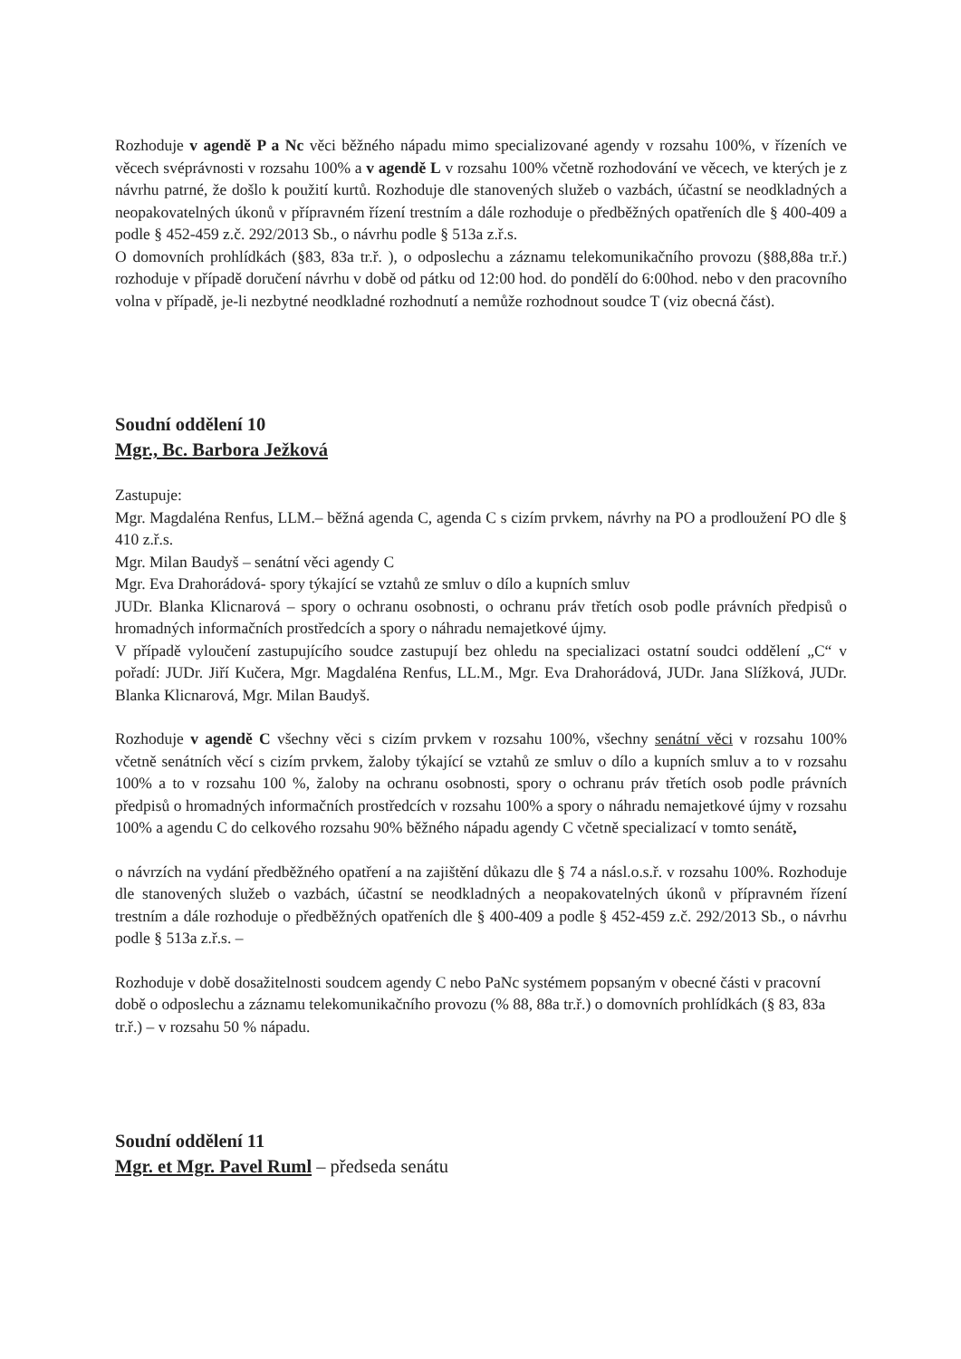Rozhoduje v agendě P a Nc věci běžného nápadu mimo specializované agendy v rozsahu 100%, v řízeních ve věcech svéprávnosti v rozsahu 100% a v agendě L v rozsahu 100% včetně rozhodování ve věcech, ve kterých je z návrhu patrné, že došlo k použití kurtů. Rozhoduje dle stanovených služeb o vazbách, účastní se neodkladných a neopakovatelných úkonů v přípravném řízení trestním a dále rozhoduje o předběžných opatřeních dle § 400-409 a podle § 452-459 z.č. 292/2013 Sb., o návrhu podle § 513a z.ř.s.
O domovních prohlídkách (§83, 83a tr.ř. ), o odposlechu a záznamu telekomunikačního provozu (§88,88a tr.ř.) rozhoduje v případě doručení návrhu v době od pátku od 12:00 hod. do pondělí do 6:00hod. nebo v den pracovního volna v případě, je-li nezbytné neodkladné rozhodnutí a nemůže rozhodnout soudce T (viz obecná část).
Soudní oddělení 10
Mgr., Bc. Barbora Ježková
Zastupuje:
Mgr. Magdaléna Renfus, LLM.– běžná agenda C, agenda C s cizím prvkem, návrhy na PO a prodloužení PO dle § 410 z.ř.s.
Mgr. Milan Baudyš – senátní věci agendy C
Mgr. Eva Drahorádová- spory týkající se vztahů ze smluv o dílo a kupních smluv
JUDr. Blanka Klicnarová – spory o ochranu osobnosti, o ochranu práv třetích osob podle právních předpisů o hromadných informačních prostředcích a spory o náhradu nemajetkové újmy.
V případě vyloučení zastupujícího soudce zastupují bez ohledu na specializaci ostatní soudci oddělení „C“ v pořadí: JUDr. Jiří Kučera, Mgr. Magdaléna Renfus, LL.M., Mgr. Eva Drahorádová, JUDr. Jana Slížková, JUDr. Blanka Klicnarová, Mgr. Milan Baudyš.
Rozhoduje v agendě C všechny věci s cizím prvkem v rozsahu 100%, všechny senátní věci v rozsahu 100% včetně senátních věcí s cizím prvkem, žaloby týkající se vztahů ze smluv o dílo a kupních smluv a to v rozsahu 100% a to v rozsahu 100 %, žaloby na ochranu osobnosti, spory o ochranu práv třetích osob podle právních předpisů o hromadných informačních prostředcích v rozsahu 100% a spory o náhradu nemajetkové újmy v rozsahu 100% a agendu C do celkového rozsahu 90% běžného nápadu agendy C včetně specializací v tomto senátě,
o návrzích na vydání předběžného opatření a na zajištění důkazu dle § 74 a násl.o.s.ř. v rozsahu 100%. Rozhoduje dle stanovených služeb o vazbách, účastní se neodkladných a neopakovatelných úkonů v přípravném řízení trestním a dále rozhoduje o předběžných opatřeních dle § 400-409 a podle § 452-459 z.č. 292/2013 Sb., o návrhu podle § 513a z.ř.s. –
Rozhoduje v době dosažitelnosti soudcem agendy C nebo PaNc systémem popsaným v obecné části v pracovní době o odposlechu a záznamu telekomunikačního provozu (% 88, 88a tr.ř.) o domovních prohlídkách (§ 83, 83a tr.ř.) – v rozsahu 50 % nápadu.
Soudní oddělení 11
Mgr. et Mgr. Pavel Ruml – předseda senátu